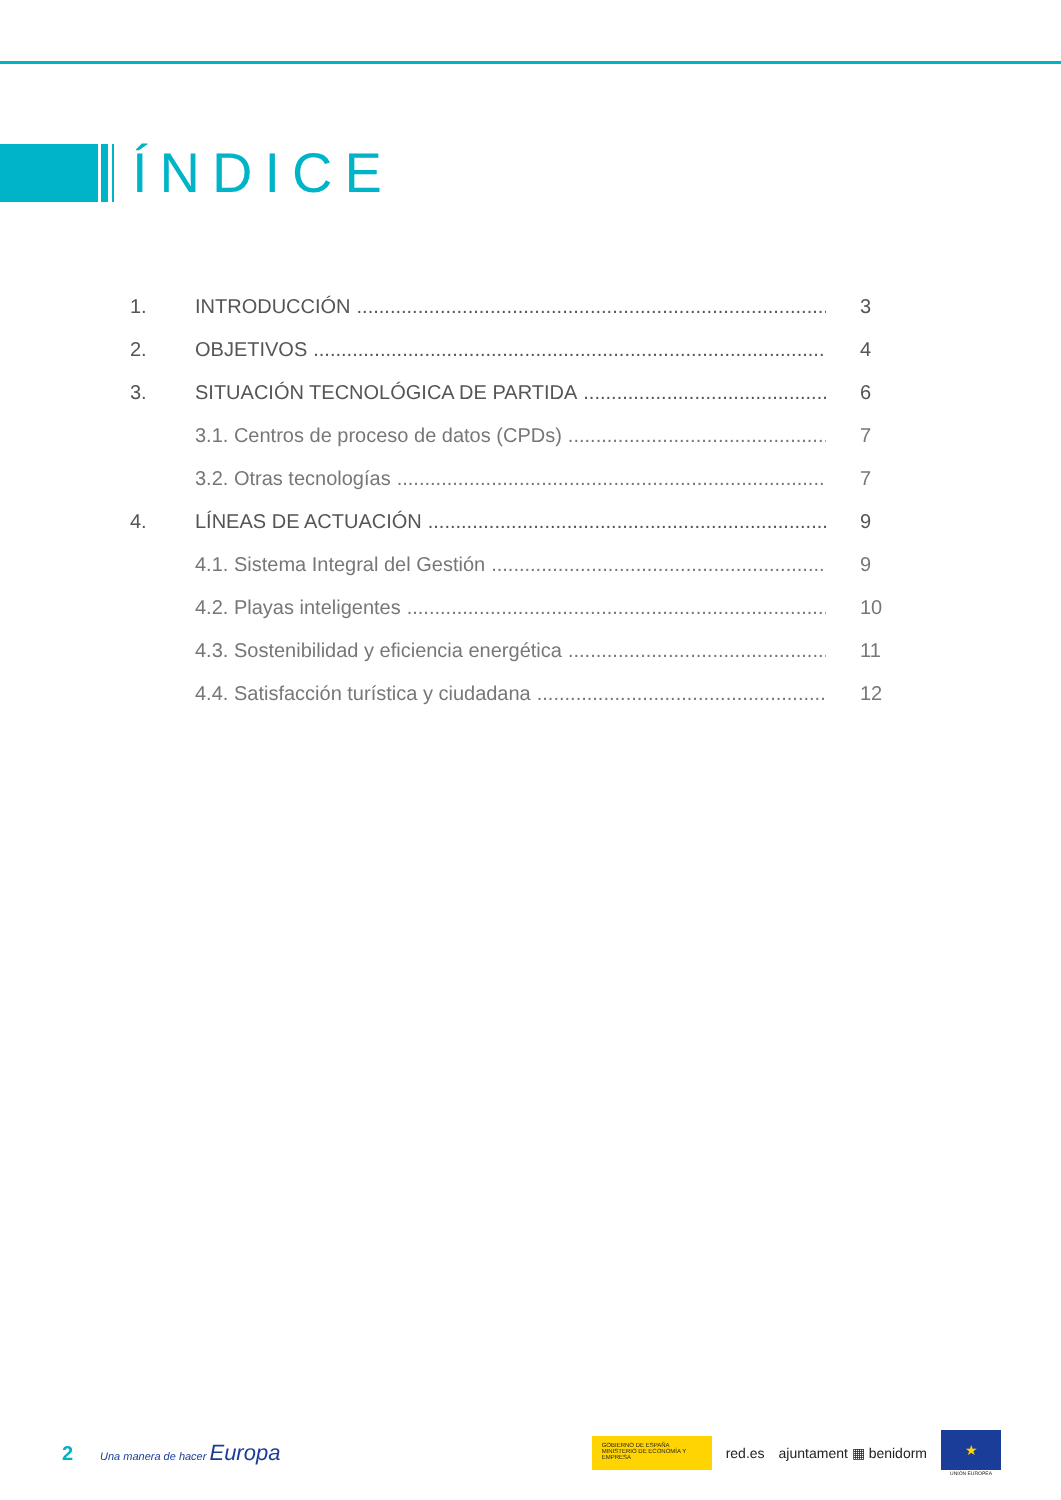ÍNDICE
1. INTRODUCCIÓN 3
2. OBJETIVOS 4
3. SITUACIÓN TECNOLÓGICA DE PARTIDA 6
3.1. Centros de proceso de datos (CPDs) 7
3.2. Otras tecnologías 7
4. LÍNEAS DE ACTUACIÓN 9
4.1. Sistema Integral del Gestión 9
4.2. Playas inteligentes 10
4.3. Sostenibilidad y eficiencia energética 11
4.4. Satisfacción turística y ciudadana 12
2 Una manera de hacer Europa
GOBIERNO DE ESPAÑA MINISTERIO DE ECONOMÍA Y EMPRESA
red.es ajuntament ▦ benidorm
★
UNIÓN EUROPEA